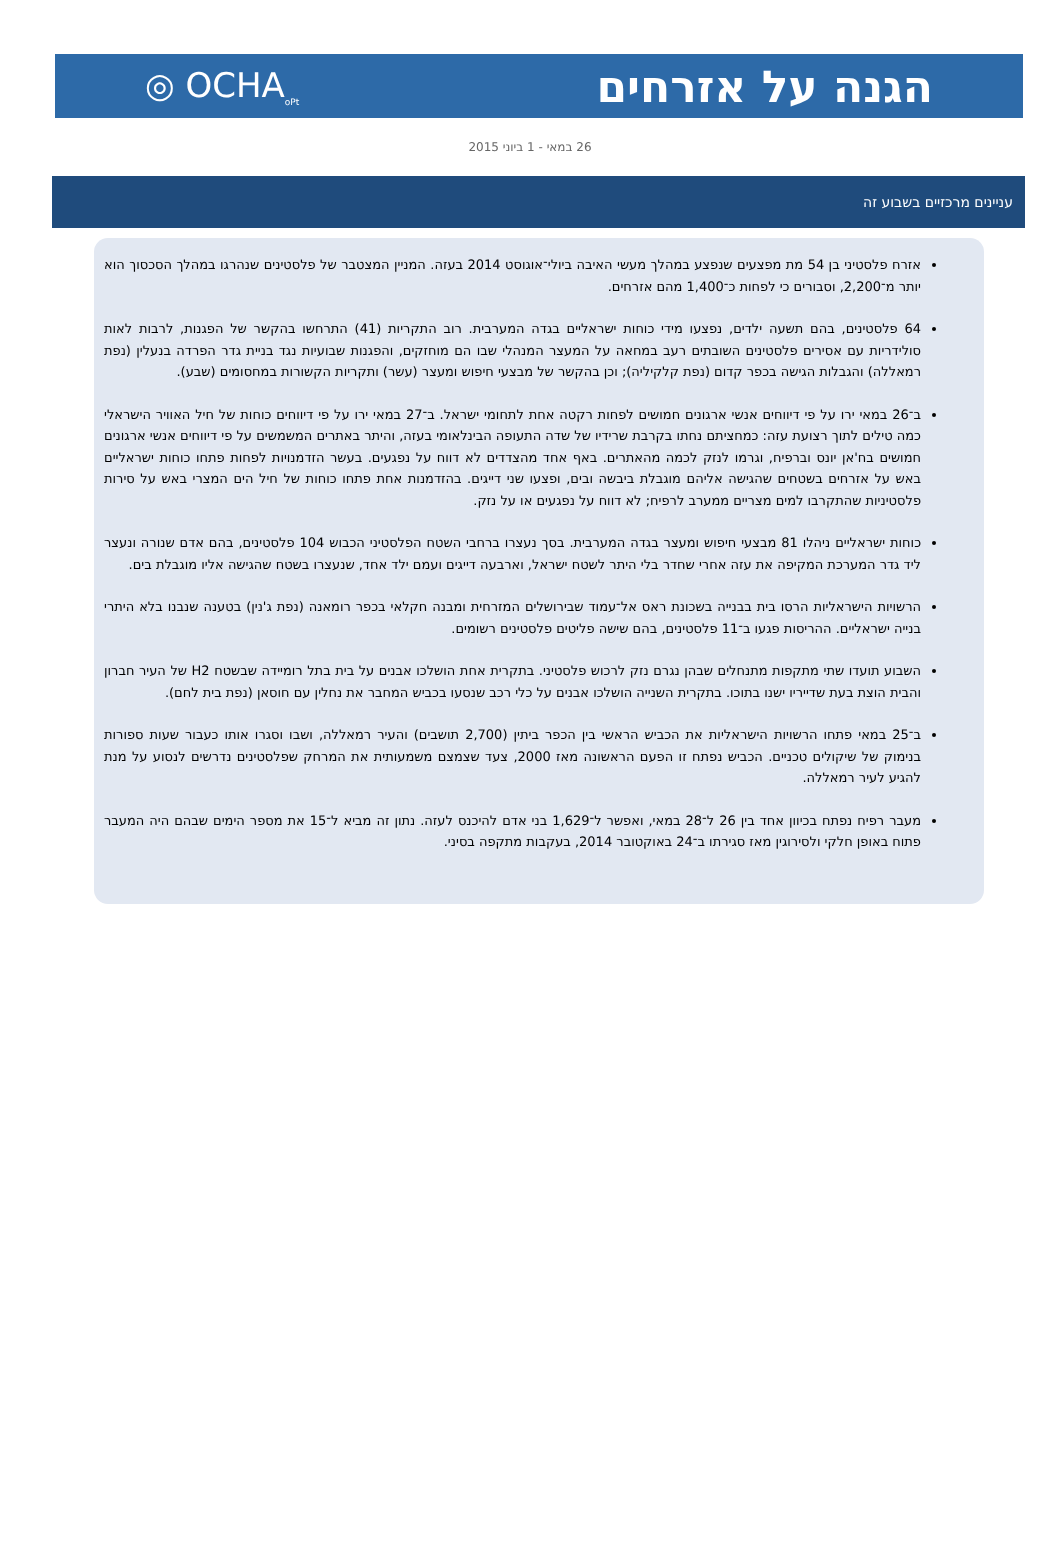הגנה על אזרחים
◎ OCHA<sub>oPt</sub>
26 במאי - 1 ביוני 2015
עניינים מרכזיים בשבוע זה
אזרח פלסטיני בן 54 מת מפצעים שנפצע במהלך מעשי האיבה ביולי־אוגוסט 2014 בעזה. המניין המצטבר של פלסטינים שנהרגו במהלך הסכסוך הוא יותר מ־2,200, וסבורים כי לפחות כ־1,400 מהם אזרחים.
64 פלסטינים, בהם תשעה ילדים, נפצעו מידי כוחות ישראליים בגדה המערבית. רוב התקריות (41) התרחשו בהקשר של הפגנות, לרבות לאות סולידריות עם אסירים פלסטינים השובתים רעב במחאה על המעצר המנהלי שבו הם מוחזקים, והפגנות שבועיות נגד בניית גדר הפרדה בנעלין (נפת רמאללה) והגבלות הגישה בכפר קדום (נפת קלקיליה); וכן בהקשר של מבצעי חיפוש ומעצר (עשר) ותקריות הקשורות במחסומים (שבע).
ב־26 במאי ירו על פי דיווחים אנשי ארגונים חמושים לפחות רקטה אחת לתחומי ישראל. ב־27 במאי ירו על פי דיווחים כוחות של חיל האוויר הישראלי כמה טילים לתוך רצועת עזה: כמחציתם נחתו בקרבת שרידיו של שדה התעופה הבינלאומי בעזה, והיתר באתרים המשמשים על פי דיווחים אנשי ארגונים חמושים בח'אן יונס וברפיח, וגרמו לנזק לכמה מהאתרים. באף אחד מהצדדים לא דווח על נפגעים. בעשר הזדמנויות לפחות פתחו כוחות ישראליים באש על אזרחים בשטחים שהגישה אליהם מוגבלת ביבשה ובים, ופצעו שני דייגים. בהזדמנות אחת פתחו כוחות של חיל הים המצרי באש על סירות פלסטיניות שהתקרבו למים מצריים ממערב לרפיח; לא דווח על נפגעים או על נזק.
כוחות ישראליים ניהלו 81 מבצעי חיפוש ומעצר בגדה המערבית. בסך נעצרו ברחבי השטח הפלסטיני הכבוש 104 פלסטינים, בהם אדם שנורה ונעצר ליד גדר המערכת המקיפה את עזה אחרי שחדר בלי היתר לשטח ישראל, וארבעה דייגים ועמם ילד אחד, שנעצרו בשטח שהגישה אליו מוגבלת בים.
הרשויות הישראליות הרסו בית בבנייה בשכונת ראס אל־עמוד שבירושלים המזרחית ומבנה חקלאי בכפר רומאנה (נפת ג'נין) בטענה שנבנו בלא היתרי בנייה ישראליים. ההריסות פגעו ב־11 פלסטינים, בהם שישה פליטים פלסטינים רשומים.
השבוע תועדו שתי מתקפות מתנחלים שבהן נגרם נזק לרכוש פלסטיני. בתקרית אחת הושלכו אבנים על בית בתל רומיידה שבשטח H2 של העיר חברון והבית הוצת בעת שדייריו ישנו בתוכו. בתקרית השנייה הושלכו אבנים על כלי רכב שנסעו בכביש המחבר את נחלין עם חוסאן (נפת בית לחם).
ב־25 במאי פתחו הרשויות הישראליות את הכביש הראשי בין הכפר ביתין (2,700 תושבים) והעיר רמאללה, ושבו וסגרו אותו כעבור שעות ספורות בנימוק של שיקולים טכניים. הכביש נפתח זו הפעם הראשונה מאז 2000, צעד שצמצם משמעותית את המרחק שפלסטינים נדרשים לנסוע על מנת להגיע לעיר רמאללה.
מעבר רפיח נפתח בכיוון אחד בין 26 ל־28 במאי, ואפשר ל־1,629 בני אדם להיכנס לעזה. נתון זה מביא ל־15 את מספר הימים שבהם היה המעבר פתוח באופן חלקי ולסירוגין מאז סגירתו ב־24 באוקטובר 2014, בעקבות מתקפה בסיני.